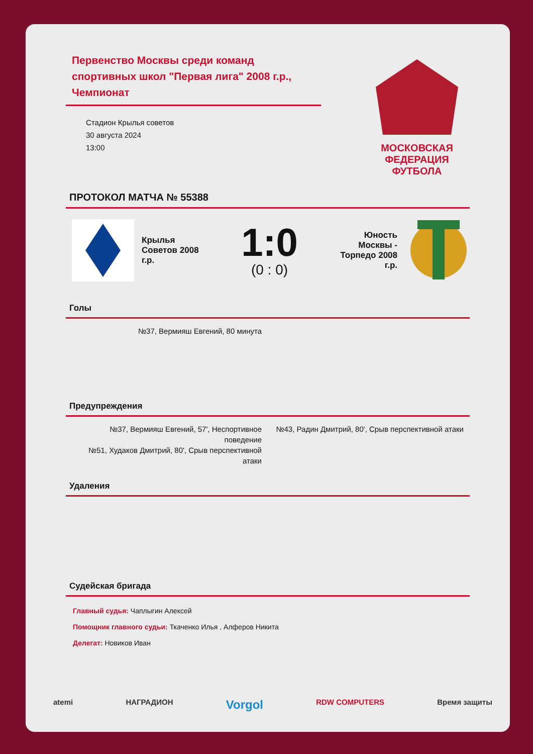Первенство Москвы среди команд спортивных школ "Первая лига" 2008 г.р., Чемпионат
Стадион Крылья советов
30 августа 2024
13:00
МОСКОВСКАЯ ФЕДЕРАЦИЯ ФУТБОЛА
ПРОТОКОЛ МАТЧА № 55388
Крылья Советов 2008 г.р.
1:0
(0 : 0)
Юность Москвы - Торпедо 2008 г.р.
Голы
№37, Вермияш Евгений, 80 минута
Предупреждения
№37, Вермияш Евгений, 57', Неспортивное поведение
№51, Худаков Дмитрий, 80', Срыв перспективной атаки
№43, Радин Дмитрий, 80', Срыв перспективной атаки
Удаления
Судейская бригада
Главный судья: Чаплыгин Алексей
Помощник главного судьи: Ткаченко Илья , Алферов Никита
Делегат: Новиков Иван
atemi НАГРАДИОН Vorgol RDW COMPUTERS Время защиты